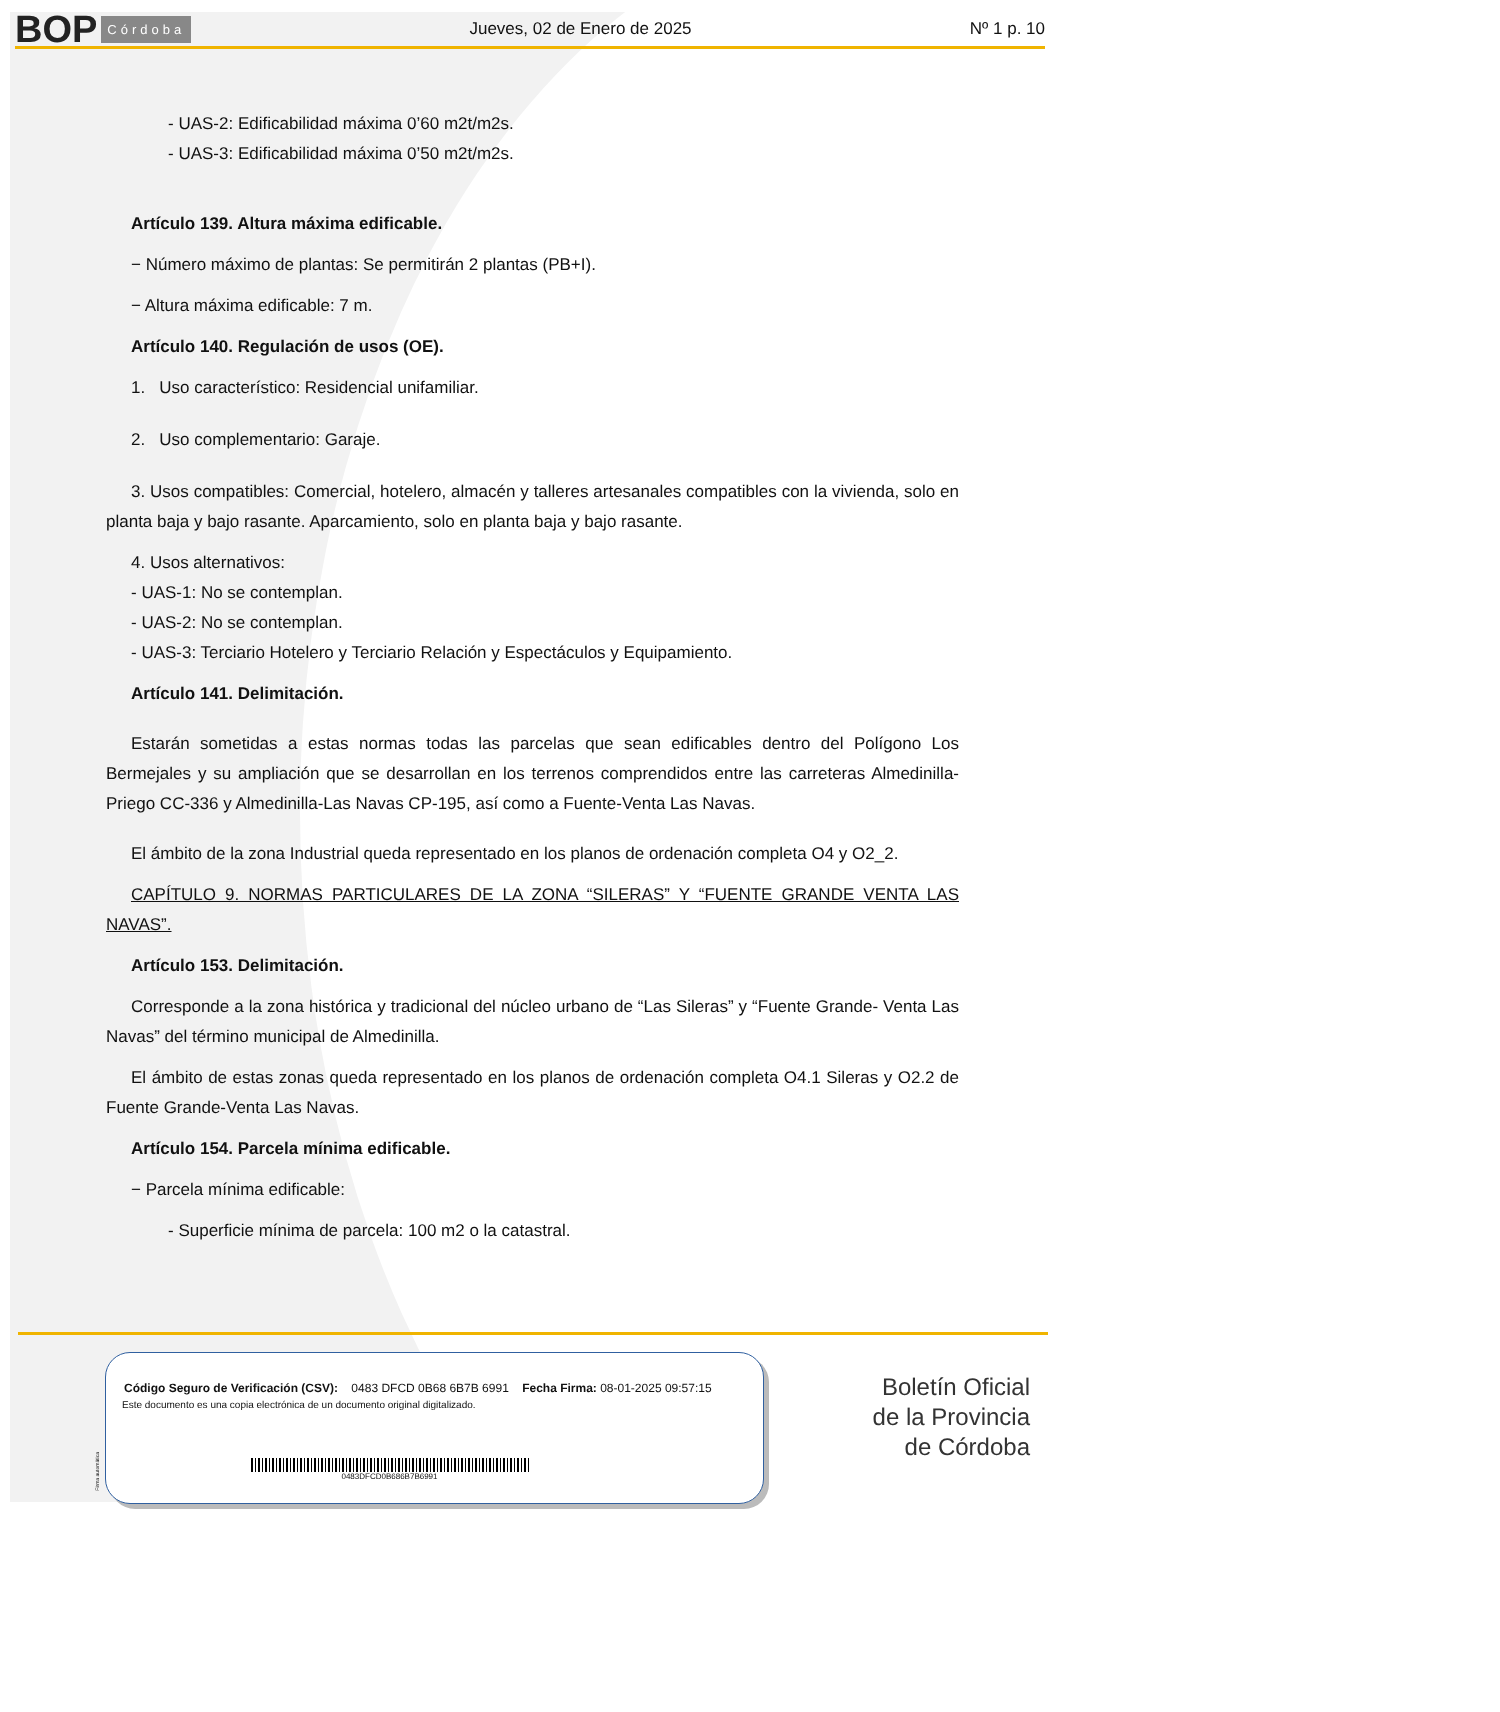BOP Córdoba Jueves, 02 de Enero de 2025 Nº 1 p. 10
- UAS-2: Edificabilidad máxima 0’60 m2t/m2s.
- UAS-3: Edificabilidad máxima 0’50 m2t/m2s.
Artículo 139. Altura máxima edificable.
− Número máximo de plantas: Se permitirán 2 plantas (PB+I).
− Altura máxima edificable: 7 m.
Artículo 140. Regulación de usos (OE).
1. Uso característico: Residencial unifamiliar.
2. Uso complementario: Garaje.
3. Usos compatibles: Comercial, hotelero, almacén y talleres artesanales compatibles con la vivienda, solo en planta baja y bajo rasante. Aparcamiento, solo en planta baja y bajo rasante.
4. Usos alternativos:
- UAS-1: No se contemplan.
- UAS-2: No se contemplan.
- UAS-3: Terciario Hotelero y Terciario Relación y Espectáculos y Equipamiento.
Artículo 141. Delimitación.
Estarán sometidas a estas normas todas las parcelas que sean edificables dentro del Polígono Los Bermejales y su ampliación que se desarrollan en los terrenos comprendidos entre las carreteras Almedinilla-Priego CC-336 y Almedinilla-Las Navas CP-195, así como a Fuente-Venta Las Navas.
El ámbito de la zona Industrial queda representado en los planos de ordenación completa O4 y O2_2.
CAPÍTULO 9. NORMAS PARTICULARES DE LA ZONA “SILERAS” Y “FUENTE GRANDE VENTA LAS NAVAS”.
Artículo 153. Delimitación.
Corresponde a la zona histórica y tradicional del núcleo urbano de “Las Sileras” y “Fuente Grande- Venta Las Navas” del término municipal de Almedinilla.
El ámbito de estas zonas queda representado en los planos de ordenación completa O4.1 Sileras y O2.2 de Fuente Grande-Venta Las Navas.
Artículo 154. Parcela mínima edificable.
− Parcela mínima edificable:
- Superficie mínima de parcela: 100 m2 o la catastral.
Código Seguro de Verificación (CSV): 0483 DFCD 0B68 6B7B 6991 Fecha Firma: 08-01-2025 09:57:15
Este documento es una copia electrónica de un documento original digitalizado.
0483DFCD0B686B7B6991
Firma automática
Boletín Oficial
de la Provincia
de Córdoba